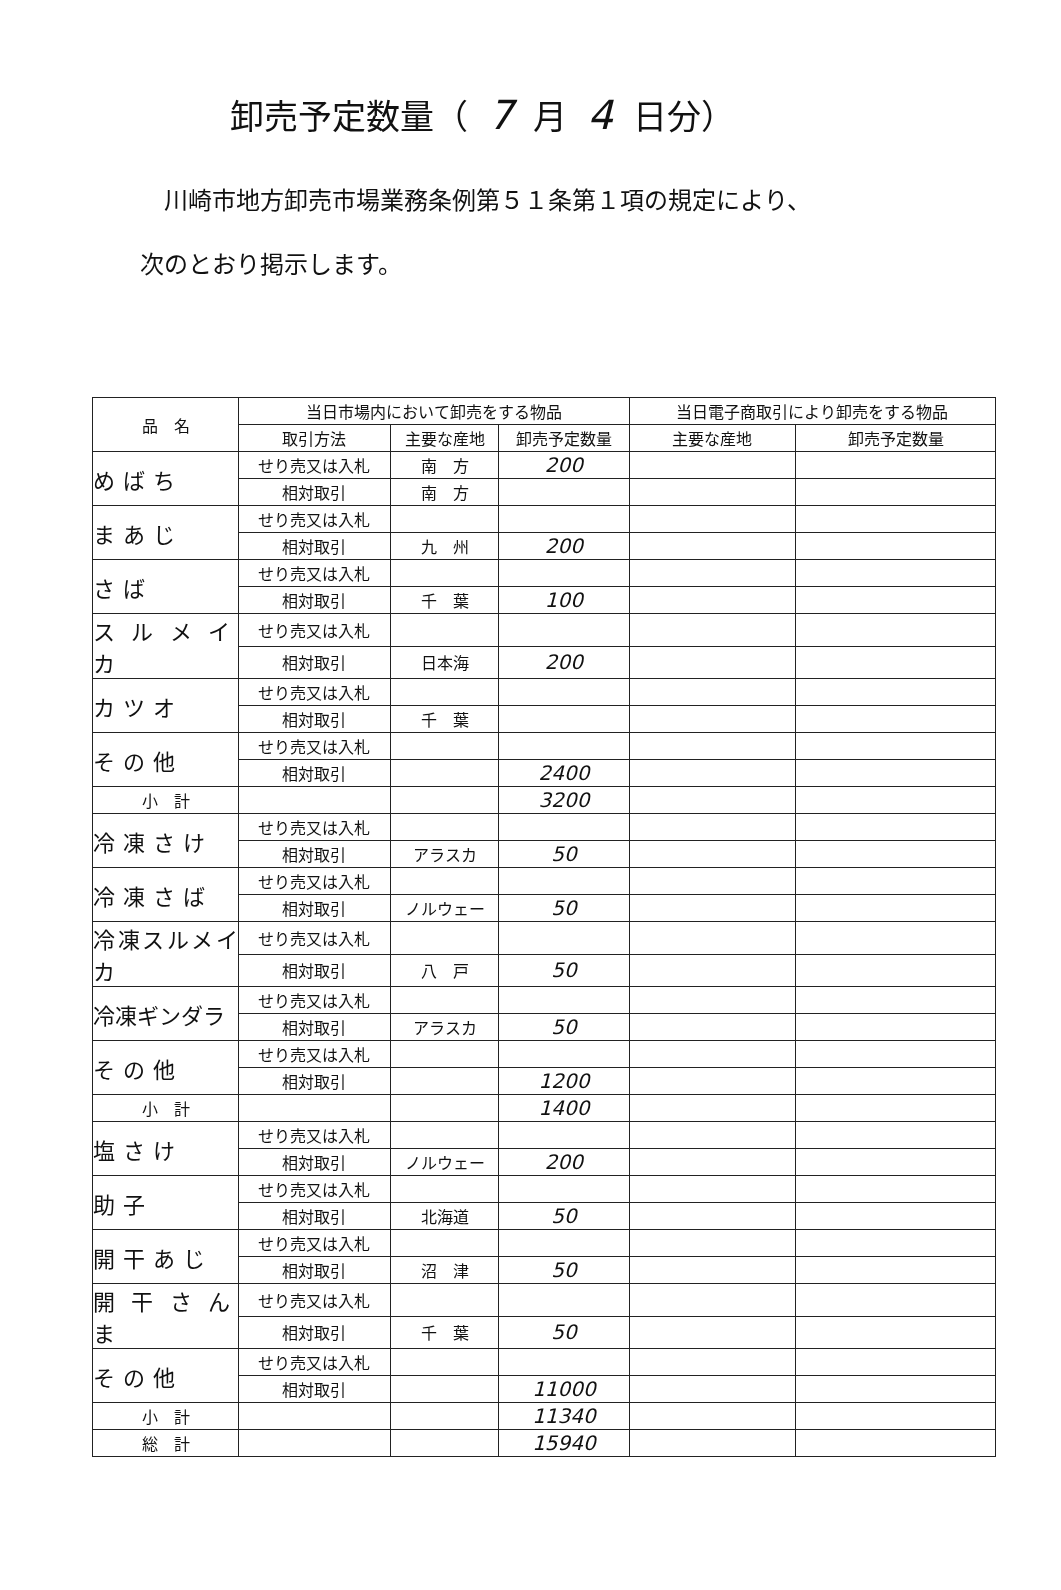卸売予定数量（ 7 月 4 日分）
川崎市地方卸売市場業務条例第５１条第１項の規定により、
次のとおり掲示します。
| 品 名 | 当日市場内において卸売をする物品 | | | 当日電子商取引により卸売をする物品 | |
| --- | --- | --- | --- | --- | --- |
| | 取引方法 | 主要な産地 | 卸売予定数量 | 主要な産地 | 卸売予定数量 |
| めばち | せり売又は入札 | 南 方 | 200 | | |
| | 相対取引 | 南 方 | | | |
| まあじ | せり売又は入札 | | | | |
| | 相対取引 | 九 州 | 200 | | |
| さば | せり売又は入札 | | | | |
| | 相対取引 | 千 葉 | 100 | | |
| スルメイカ | せり売又は入札 | | | | |
| | 相対取引 | 日本海 | 200 | | |
| カツオ | せり売又は入札 | | | | |
| | 相対取引 | 千 葉 | | | |
| その他 | せり売又は入札 | | | | |
| | 相対取引 | | 2400 | | |
| 小 計 | | | 3200 | | |
| 冷凍さけ | せり売又は入札 | | | | |
| | 相対取引 | アラスカ | 50 | | |
| 冷凍さば | せり売又は入札 | | | | |
| | 相対取引 | ノルウェー | 50 | | |
| 冷凍スルメイカ | せり売又は入札 | | | | |
| | 相対取引 | 八 戸 | 50 | | |
| 冷凍ギンダラ | せり売又は入札 | | | | |
| | 相対取引 | アラスカ | 50 | | |
| その他 | せり売又は入札 | | | | |
| | 相対取引 | | 1200 | | |
| 小 計 | | | 1400 | | |
| 塩さけ | せり売又は入札 | | | | |
| | 相対取引 | ノルウェー | 200 | | |
| 助子 | せり売又は入札 | | | | |
| | 相対取引 | 北海道 | 50 | | |
| 開干あじ | せり売又は入札 | | | | |
| | 相対取引 | 沼 津 | 50 | | |
| 開干さんま | せり売又は入札 | | | | |
| | 相対取引 | 千 葉 | 50 | | |
| その他 | せり売又は入札 | | | | |
| | 相対取引 | | 11000 | | |
| 小 計 | | | 11340 | | |
| 総 計 | | | 15940 | | |